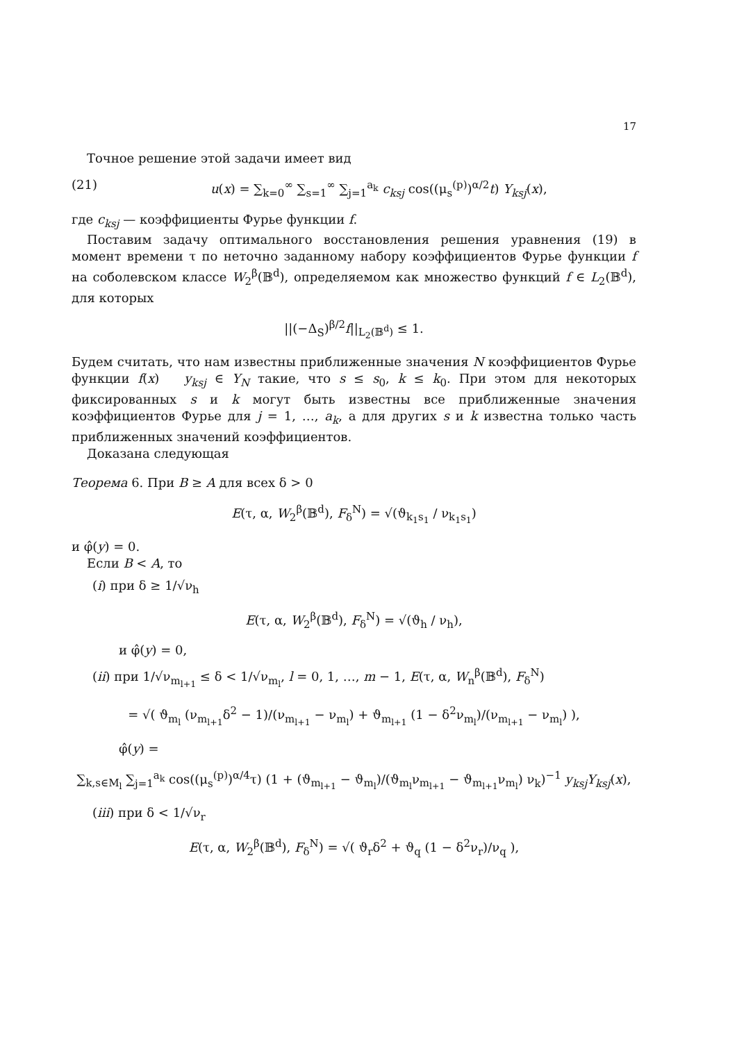17
Точное решение этой задачи имеет вид
(21) u(x) = ∑<sub>k=0</sub><sup>∞</sup> ∑<sub>s=1</sub><sup>∞</sup> ∑<sub>j=1</sub><sup>a<sub>k</sub></sup> c<sub>ksj</sub> cos((μ<sub>s</sub><sup>(p)</sup>)<sup>α/2</sup>t) Y<sub>ksj</sub>(x),
где c<sub>ksj</sub> — коэффициенты Фурье функции f.
Поставим задачу оптимального восстановления решения уравнения (19) в момент времени τ по неточно заданному набору коэффициентов Фурье функции f на соболевском классе W<sub>2</sub><sup>β</sup>(𝔹<sup>d</sup>), определяемом как множество функций f ∈ L<sub>2</sub>(𝔹<sup>d</sup>), для которых
||(−Δ<sub>S</sub>)<sup>β/2</sup>f||<sub>L<sub>2</sub>(𝔹<sup>d</sup>)</sub> ≤ 1.
Будем считать, что нам известны приближенные значения N коэффициентов Фурье функции f(x) y<sub>ksj</sub> ∈ Y<sub>N</sub> такие, что s ≤ s<sub>0</sub>, k ≤ k<sub>0</sub>. При этом для некоторых фиксированных s и k могут быть известны все приближенные значения коэффициентов Фурье для j = 1, …, a<sub>k</sub>, а для других s и k известна только часть приближенных значений коэффициентов.
Доказана следующая
Теорема 6. При B ≥ A для всех δ > 0
E(τ, α, W<sub>2</sub><sup>β</sup>(𝔹<sup>d</sup>), F<sub>δ</sub><sup>N</sup>) = √(ϑ<sub>k<sub>1</sub>s<sub>1</sub></sub> / ν<sub>k<sub>1</sub>s<sub>1</sub></sub>)
и φ̂(y) = 0.
Если B < A, то
(i) при δ ≥ 1/√ν<sub>h</sub>
E(τ, α, W<sub>2</sub><sup>β</sup>(𝔹<sup>d</sup>), F<sub>δ</sub><sup>N</sup>) = √(ϑ<sub>h</sub> / ν<sub>h</sub>),
и φ̂(y) = 0,
(ii) при 1/√ν<sub>m<sub>l+1</sub></sub> ≤ δ < 1/√ν<sub>m<sub>l</sub></sub>, l = 0, 1, …, m − 1, E(τ, α, W<sub>n</sub><sup>β</sup>(𝔹<sup>d</sup>), F<sub>δ</sub><sup>N</sup>)
= √( ϑ<sub>m<sub>l</sub></sub> (ν<sub>m<sub>l+1</sub></sub>δ<sup>2</sup> − 1)/(ν<sub>m<sub>l+1</sub></sub> − ν<sub>m<sub>l</sub></sub>) + ϑ<sub>m<sub>l+1</sub></sub> (1 − δ<sup>2</sup>ν<sub>m<sub>l</sub></sub>)/(ν<sub>m<sub>l+1</sub></sub> − ν<sub>m<sub>l</sub></sub>) ),
φ̂(y) =
∑<sub>k,s∈M<sub>l</sub></sub> ∑<sub>j=1</sub><sup>a<sub>k</sub></sup> cos((μ<sub>s</sub><sup>(p)</sup>)<sup>α/4</sup>τ) (1 + (ϑ<sub>m<sub>l+1</sub></sub> − ϑ<sub>m<sub>l</sub></sub>)/(ϑ<sub>m<sub>l</sub></sub>ν<sub>m<sub>l+1</sub></sub> − ϑ<sub>m<sub>l+1</sub></sub>ν<sub>m<sub>l</sub></sub>) ν<sub>k</sub>)<sup>−1</sup> y<sub>ksj</sub>Y<sub>ksj</sub>(x),
(iii) при δ < 1/√ν<sub>r</sub>
E(τ, α, W<sub>2</sub><sup>β</sup>(𝔹<sup>d</sup>), F<sub>δ</sub><sup>N</sup>) = √( ϑ<sub>r</sub>δ<sup>2</sup> + ϑ<sub>q</sub> (1 − δ<sup>2</sup>ν<sub>r</sub>)/ν<sub>q</sub> ),